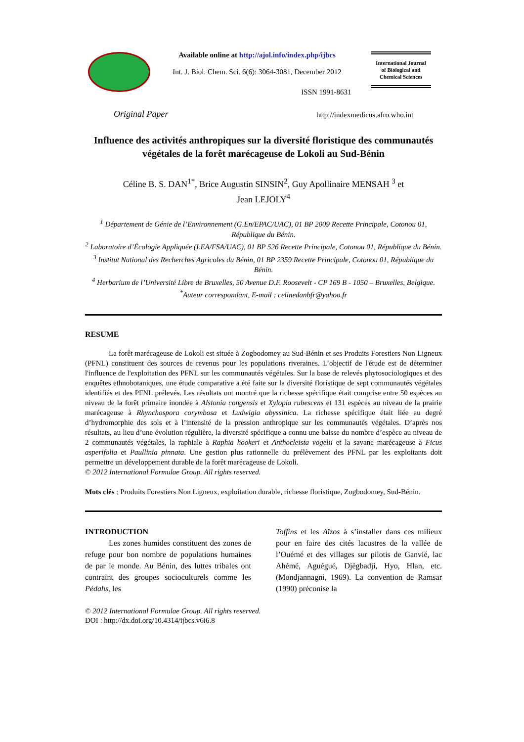Available online at http://ajol.info/index.php/ijbcs
Int. J. Biol. Chem. Sci. 6(6): 3064-3081, December 2012
International Journal
of Biological and
Chemical Sciences
ISSN 1991-8631
Original Paper
http://indexmedicus.afro.who.int
Influence des activités anthropiques sur la diversité floristique des communautés végétales de la forêt marécageuse de Lokoli au Sud-Bénin
Céline B. S. DAN<sup>1*</sup>, Brice Augustin SINSIN<sup>2</sup>, Guy Apollinaire MENSAH <sup>3</sup> et
Jean LEJOLY<sup>4</sup>
<sup>1</sup> Département de Génie de l’Environnement (G.En/EPAC/UAC), 01 BP 2009 Recette Principale, Cotonou 01, République du Bénin.
<sup>2</sup> Laboratoire d’Écologie Appliquée (LEA/FSA/UAC), 01 BP 526 Recette Principale, Cotonou 01, République du Bénin.
<sup>3</sup> Institut National des Recherches Agricoles du Bénin, 01 BP 2359 Recette Principale, Cotonou 01, République du Bénin.
<sup>4</sup> Herbarium de l’Université Libre de Bruxelles, 50 Avenue D.F. Roosevelt - CP 169 B - 1050 – Bruxelles, Belgique.
<sup>*</sup> Auteur correspondant, E-mail : celinedanbfr@yahoo.fr
RESUME
La forêt marécageuse de Lokoli est située à Zogbodomey au Sud-Bénin et ses Produits Forestiers Non Ligneux (PFNL) constituent des sources de revenus pour les populations riveraines. L’objectif de l'étude est de déterminer l'influence de l'exploitation des PFNL sur les communautés végétales. Sur la base de relevés phytosociologiques et des enquêtes ethnobotaniques, une étude comparative a été faite sur la diversité floristique de sept communautés végétales identifiés et des PFNL prélevés. Les résultats ont montré que la richesse spécifique était comprise entre 50 espèces au niveau de la forêt primaire inondée à Alstonia congensis et Xylopia rubescens et 131 espèces au niveau de la prairie marécageuse à Rhynchospora corymbosa et Ludwigia abyssinica. La richesse spécifique était liée au degré d’hydromorphie des sols et à l’intensité de la pression anthropique sur les communautés végétales. D’après nos résultats, au lieu d’une évolution régulière, la diversité spécifique a connu une baisse du nombre d’espèce au niveau de 2 communautés végétales, la raphiale à Raphia hookeri et Anthocleista vogelii et la savane marécageuse à Ficus asperifolia et Paullinia pinnata. Une gestion plus rationnelle du prélèvement des PFNL par les exploitants doit permettre un développement durable de la forêt marécageuse de Lokoli.
© 2012 International Formulae Group. All rights reserved.
Mots clés : Produits Forestiers Non Ligneux, exploitation durable, richesse floristique, Zogbodomey, Sud-Bénin.
INTRODUCTION
Les zones humides constituent des zones de refuge pour bon nombre de populations humaines de par le monde. Au Bénin, des luttes tribales ont contraint des groupes socioculturels comme les Pédahs, les
Toffins et les Aïzos à s’installer dans ces milieux pour en faire des cités lacustres de la vallée de l’Ouémé et des villages sur pilotis de Ganvié, lac Ahémé, Aguégué, Djègbadji, Hyo, Hlan, etc. (Mondjannagni, 1969). La convention de Ramsar (1990) préconise la
© 2012 International Formulae Group. All rights reserved.
DOI : http://dx.doi.org/10.4314/ijbcs.v6i6.8